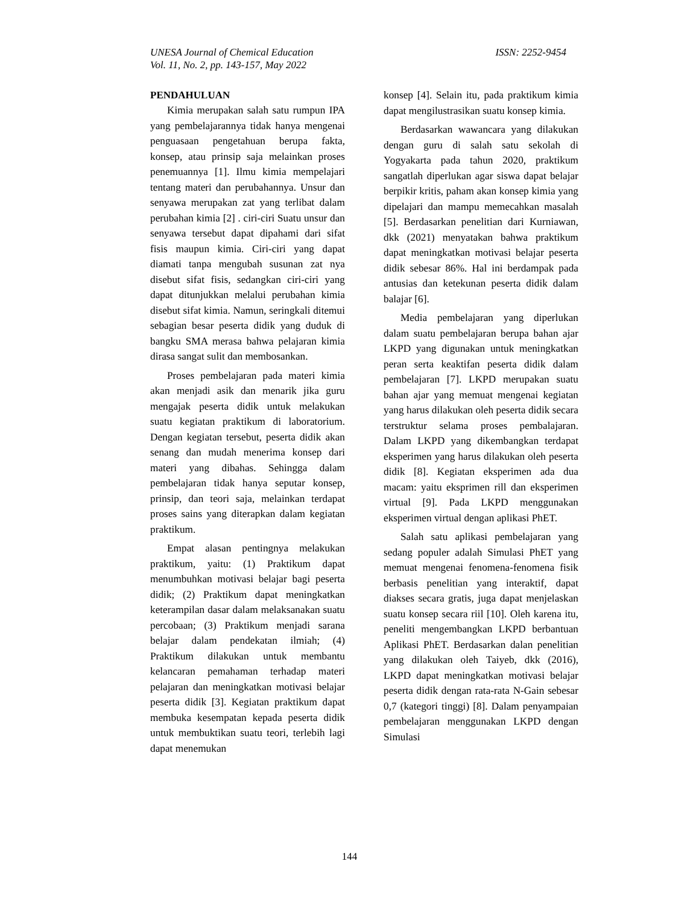ISSN: 2252-9454 UNESA Journal of Chemical Education
Vol. 11, No. 2, pp. 143-157, May 2022
PENDAHULUAN
Kimia merupakan salah satu rumpun IPA yang pembelajarannya tidak hanya mengenai penguasaan pengetahuan berupa fakta, konsep, atau prinsip saja melainkan proses penemuannya [1]. Ilmu kimia mempelajari tentang materi dan perubahannya. Unsur dan senyawa merupakan zat yang terlibat dalam perubahan kimia [2] . ciri-ciri Suatu unsur dan senyawa tersebut dapat dipahami dari sifat fisis maupun kimia. Ciri-ciri yang dapat diamati tanpa mengubah susunan zat nya disebut sifat fisis, sedangkan ciri-ciri yang dapat ditunjukkan melalui perubahan kimia disebut sifat kimia. Namun, seringkali ditemui sebagian besar peserta didik yang duduk di bangku SMA merasa bahwa pelajaran kimia dirasa sangat sulit dan membosankan.
Proses pembelajaran pada materi kimia akan menjadi asik dan menarik jika guru mengajak peserta didik untuk melakukan suatu kegiatan praktikum di laboratorium. Dengan kegiatan tersebut, peserta didik akan senang dan mudah menerima konsep dari materi yang dibahas. Sehingga dalam pembelajaran tidak hanya seputar konsep, prinsip, dan teori saja, melainkan terdapat proses sains yang diterapkan dalam kegiatan praktikum.
Empat alasan pentingnya melakukan praktikum, yaitu: (1) Praktikum dapat menumbuhkan motivasi belajar bagi peserta didik; (2) Praktikum dapat meningkatkan keterampilan dasar dalam melaksanakan suatu percobaan; (3) Praktikum menjadi sarana belajar dalam pendekatan ilmiah; (4) Praktikum dilakukan untuk membantu kelancaran pemahaman terhadap materi pelajaran dan meningkatkan motivasi belajar peserta didik [3]. Kegiatan praktikum dapat membuka kesempatan kepada peserta didik untuk membuktikan suatu teori, terlebih lagi dapat menemukan
konsep [4]. Selain itu, pada praktikum kimia dapat mengilustrasikan suatu konsep kimia.
Berdasarkan wawancara yang dilakukan dengan guru di salah satu sekolah di Yogyakarta pada tahun 2020, praktikum sangatlah diperlukan agar siswa dapat belajar berpikir kritis, paham akan konsep kimia yang dipelajari dan mampu memecahkan masalah [5]. Berdasarkan penelitian dari Kurniawan, dkk (2021) menyatakan bahwa praktikum dapat meningkatkan motivasi belajar peserta didik sebesar 86%. Hal ini berdampak pada antusias dan ketekunan peserta didik dalam balajar [6].
Media pembelajaran yang diperlukan dalam suatu pembelajaran berupa bahan ajar LKPD yang digunakan untuk meningkatkan peran serta keaktifan peserta didik dalam pembelajaran [7]. LKPD merupakan suatu bahan ajar yang memuat mengenai kegiatan yang harus dilakukan oleh peserta didik secara terstruktur selama proses pembalajaran. Dalam LKPD yang dikembangkan terdapat eksperimen yang harus dilakukan oleh peserta didik [8]. Kegiatan eksperimen ada dua macam: yaitu eksprimen rill dan eksperimen virtual [9]. Pada LKPD menggunakan eksperimen virtual dengan aplikasi PhET.
Salah satu aplikasi pembelajaran yang sedang populer adalah Simulasi PhET yang memuat mengenai fenomena-fenomena fisik berbasis penelitian yang interaktif, dapat diakses secara gratis, juga dapat menjelaskan suatu konsep secara riil [10]. Oleh karena itu, peneliti mengembangkan LKPD berbantuan Aplikasi PhET. Berdasarkan dalan penelitian yang dilakukan oleh Taiyeb, dkk (2016), LKPD dapat meningkatkan motivasi belajar peserta didik dengan rata-rata N-Gain sebesar 0,7 (kategori tinggi) [8]. Dalam penyampaian pembelajaran menggunakan LKPD dengan Simulasi
144